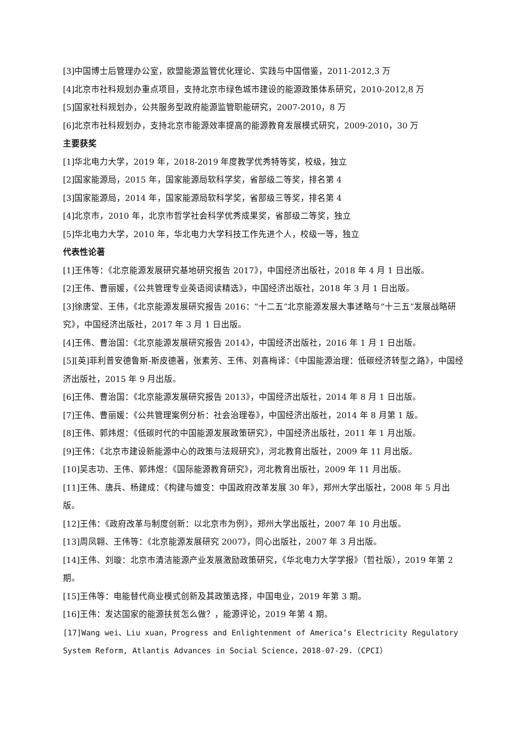[3]中国博士后管理办公室，欧盟能源监管优化理论、实践与中国借鉴，2011-2012,3 万
[4]北京市社科规划办重点项目，支持北京市绿色城市建设的能源政策体系研究，2010-2012,8 万
[5]国家社科规划办，公共服务型政府能源监管职能研究，2007-2010，8 万
[6]北京市社科规划办，支持北京市能源效率提高的能源教育发展模式研究，2009-2010，30 万
主要获奖
[1]华北电力大学，2019 年，2018-2019 年度教学优秀特等奖，校级，独立
[2]国家能源局，2015 年，国家能源局软科学奖，省部级二等奖，排名第 4
[3]国家能源局，2014 年，国家能源局软科学奖，省部级三等奖，排名第 4
[4]北京市，2010 年，北京市哲学社会科学优秀成果奖，省部级二等奖，独立
[5]华北电力大学，2010 年，华北电力大学科技工作先进个人，校级一等，独立
代表性论著
[1]王伟等：《北京能源发展研究基地研究报告 2017》，中国经济出版社，2018 年 4 月 1 日出版。
[2]王伟、曹丽媛，《公共管理专业英语阅读精选》，中国经济出版社，2018 年 3 月 1 日出版。
[3]徐唐堂、王伟，《北京能源发展研究报告 2016：“十二五”北京能源发展大事述略与“十三五”发展战略研究》，中国经济出版社，2017 年 3 月 1 日出版。
[4]王伟、曹治国：《北京能源发展研究报告 2014》，中国经济出版社，2016 年 1 月 1 日出版。
[5][英]菲利普安德鲁斯-斯皮德著，张素芳、王伟、刘喜梅译：《中国能源治理：低碳经济转型之路》，中国经济出版社，2015 年 9 月出版。
[6]王伟、曹治国：《北京能源发展研究报告 2013》，中国经济出版社，2014 年 8 月 1 日出版。
[7]王伟、曹丽媛：《公共管理案例分析：社会治理卷》，中国经济出版社，2014 年 8 月第 1 版。
[8]王伟、郭炜煜：《低碳时代的中国能源发展政策研究》，中国经济出版社，2011 年 1 月出版。
[9]王伟：《北京市建设新能源中心的政策与法规研究》，河北教育出版社，2009 年 11 月出版。
[10]吴志功、王伟、郭炜煜：《国际能源教育研究》，河北教育出版社，2009 年 11 月出版。
[11]王伟、唐兵、杨建成：《构建与嬗变：中国政府改革发展 30 年》，郑州大学出版社，2008 年 5 月出版。
[12]王伟：《政府改革与制度创新：以北京市为例》，郑州大学出版社，2007 年 10 月出版。
[13]周凤翱、王伟等：《北京能源发展研究 2007》，同心出版社，2007 年 3 月出版。
[14]王伟、刘璇：北京市清洁能源产业发展激励政策研究，《华北电力大学学报》（哲社版），2019 年第 2 期。
[15]王伟等：电能替代商业模式创新及其政策选择，中国电业，2019 年第 3 期。
[16]王伟：发达国家的能源扶贫怎么做？，能源评论，2019 年第 4 期。
[17]Wang wei、Liu xuan，Progress and Enlightenment of America’s Electricity Regulatory System Reform, Atlantis Advances in Social Science，2018-07-29.（CPCI）